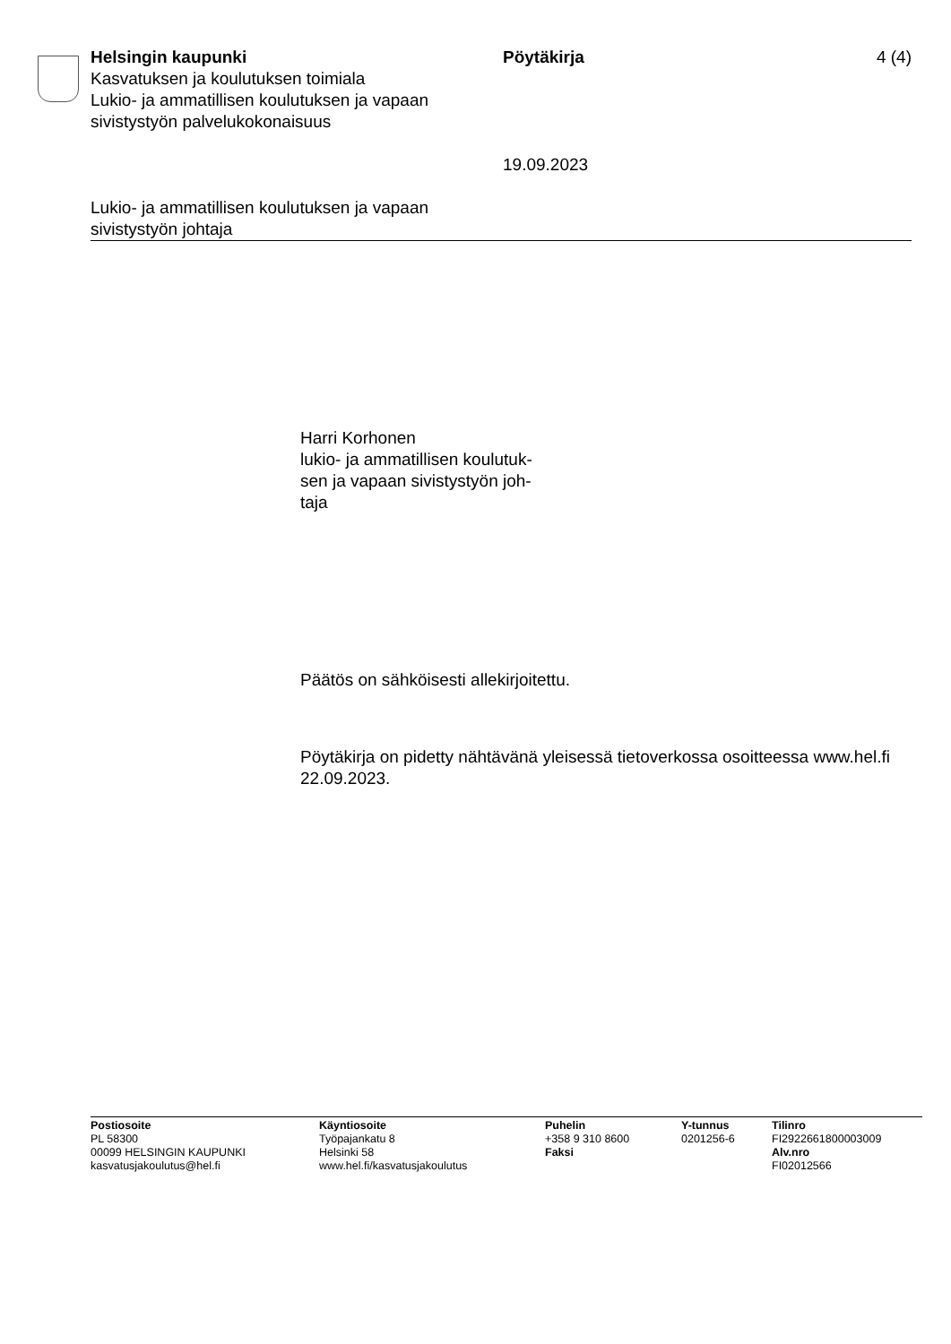Helsingin kaupunki
Kasvatuksen ja koulutuksen toimiala
Lukio- ja ammatillisen koulutuksen ja vapaan sivistystyön palvelukokonaisuus
Pöytäkirja
19.09.2023
4 (4)
Lukio- ja ammatillisen koulutuksen ja vapaan
sivistystyön johtaja
Harri Korhonen
lukio- ja ammatillisen koulutuk-
sen ja vapaan sivistystyön joh-
taja
Päätös on sähköisesti allekirjoitettu.
Pöytäkirja on pidetty nähtävänä yleisessä tietoverkossa osoitteessa www.hel.fi 22.09.2023.
Postiosoite
PL 58300
00099 HELSINGIN KAUPUNKI
kasvatusjakoulutus@hel.fi
Käyntiosoite
Työpajankatu 8
Helsinki 58
www.hel.fi/kasvatusjakoulutus
Puhelin
+358 9 310 8600
Faksi
Y-tunnus
0201256-6
Tilinro
FI2922661800003009
Alv.nro
FI02012566